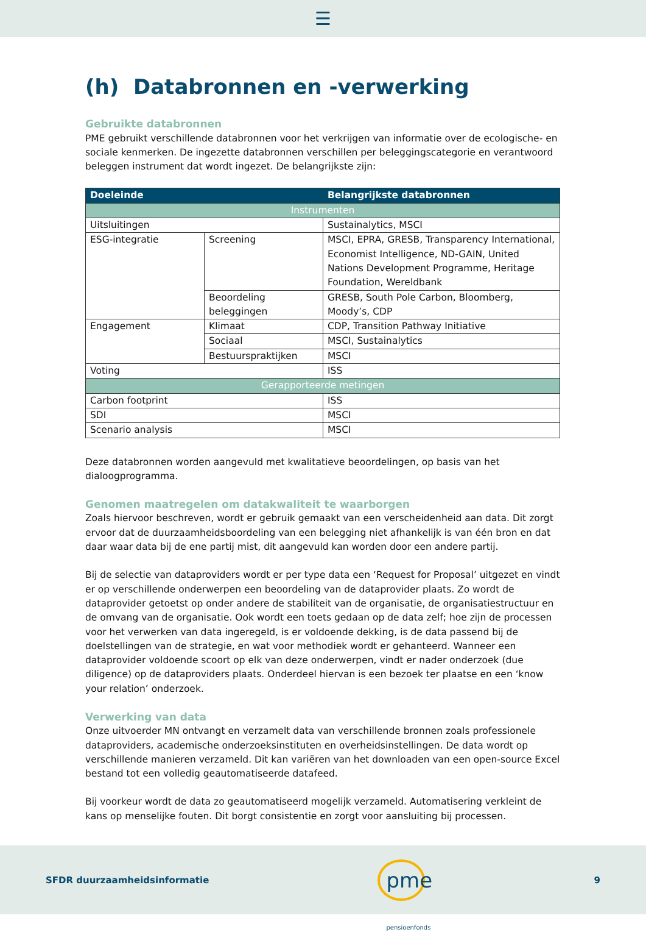☰
(h) Databronnen en -verwerking
Gebruikte databronnen
PME gebruikt verschillende databronnen voor het verkrijgen van informatie over de ecologische- en sociale kenmerken. De ingezette databronnen verschillen per beleggingscategorie en verantwoord beleggen instrument dat wordt ingezet. De belangrijkste zijn:
| Doeleinde | | Belangrijkste databronnen |
| --- | --- | --- |
| Instrumenten | | |
| Uitsluitingen | | Sustainalytics, MSCI |
| ESG-integratie | Screening | MSCI, EPRA, GRESB, Transparency International, Economist Intelligence, ND-GAIN, United Nations Development Programme, Heritage Foundation, Wereldbank |
| | Beoordeling beleggingen | GRESB, South Pole Carbon, Bloomberg, Moody’s, CDP |
| Engagement | Klimaat | CDP, Transition Pathway Initiative |
| | Sociaal | MSCI, Sustainalytics |
| | Bestuurspraktijken | MSCI |
| Voting | | ISS |
| Gerapporteerde metingen | | |
| Carbon footprint | | ISS |
| SDI | | MSCI |
| Scenario analysis | | MSCI |
Deze databronnen worden aangevuld met kwalitatieve beoordelingen, op basis van het dialoogprogramma.
Genomen maatregelen om datakwaliteit te waarborgen
Zoals hiervoor beschreven, wordt er gebruik gemaakt van een verscheidenheid aan data. Dit zorgt ervoor dat de duurzaamheidsboordeling van een belegging niet afhankelijk is van één bron en dat daar waar data bij de ene partij mist, dit aangevuld kan worden door een andere partij.
Bij de selectie van dataproviders wordt er per type data een ‘Request for Proposal’ uitgezet en vindt er op verschillende onderwerpen een beoordeling van de dataprovider plaats. Zo wordt de dataprovider getoetst op onder andere de stabiliteit van de organisatie, de organisatiestructuur en de omvang van de organisatie. Ook wordt een toets gedaan op de data zelf; hoe zijn de processen voor het verwerken van data ingeregeld, is er voldoende dekking, is de data passend bij de doelstellingen van de strategie, en wat voor methodiek wordt er gehanteerd. Wanneer een dataprovider voldoende scoort op elk van deze onderwerpen, vindt er nader onderzoek (due diligence) op de dataproviders plaats. Onderdeel hiervan is een bezoek ter plaatse en een ‘know your relation’ onderzoek.
Verwerking van data
Onze uitvoerder MN ontvangt en verzamelt data van verschillende bronnen zoals professionele dataproviders, academische onderzoeksinstituten en overheidsinstellingen. De data wordt op verschillende manieren verzameld. Dit kan variëren van het downloaden van een open-source Excel bestand tot een volledig geautomatiseerde datafeed.
Bij voorkeur wordt de data zo geautomatiseerd mogelijk verzameld. Automatisering verkleint de kans op menselijke fouten. Dit borgt consistentie en zorgt voor aansluiting bij processen.
SFDR duurzaamheidsinformatie
pme pensioenfonds
9